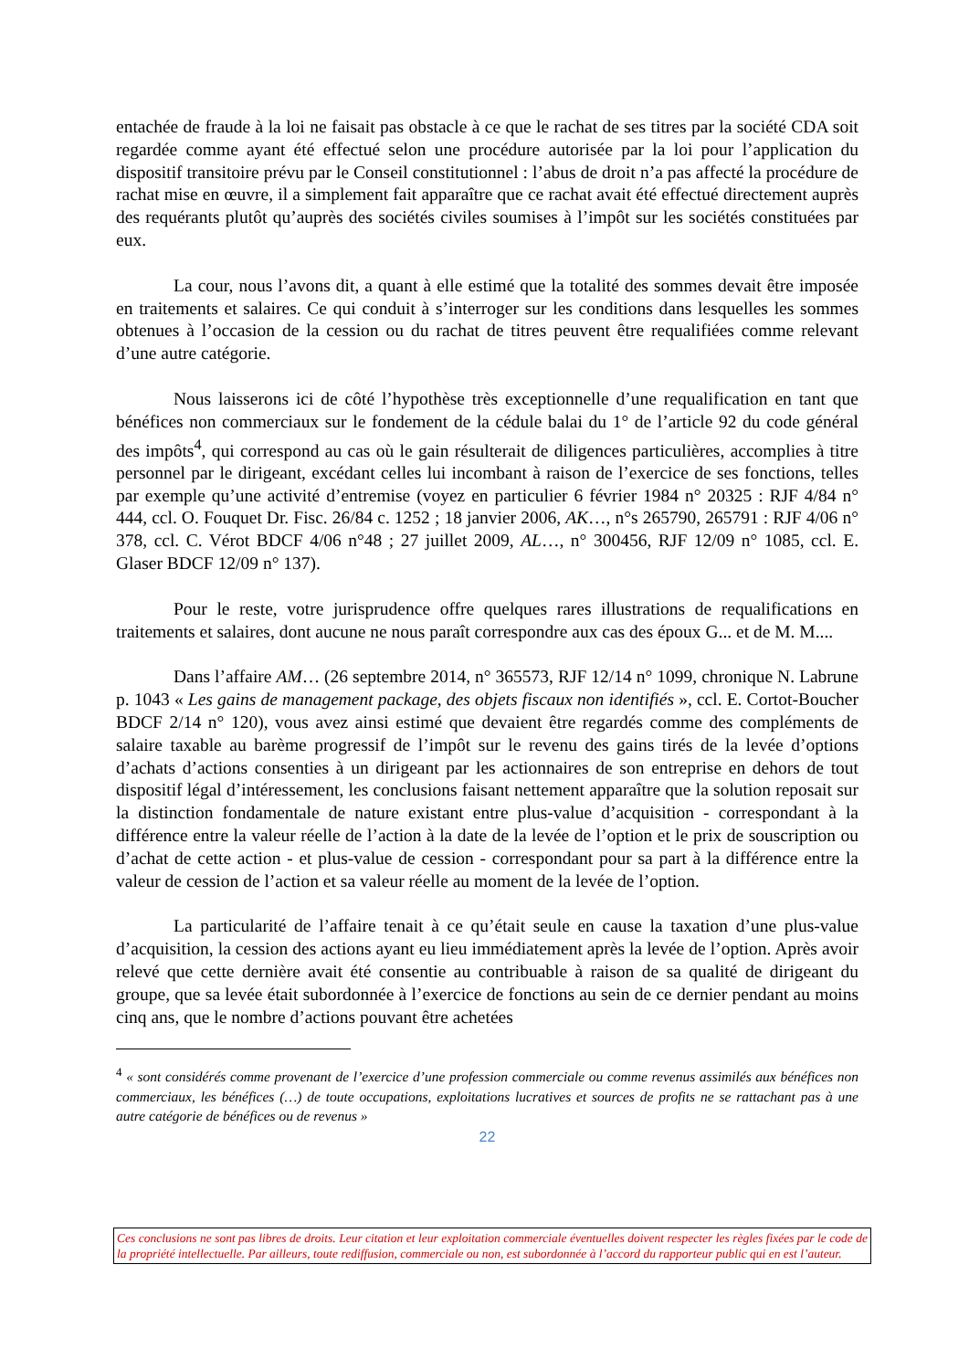entachée de fraude à la loi ne faisait pas obstacle à ce que le rachat de ses titres par la société CDA soit regardée comme ayant été effectué selon une procédure autorisée par la loi pour l’application du dispositif transitoire prévu par le Conseil constitutionnel : l’abus de droit n’a pas affecté la procédure de rachat mise en œuvre, il a simplement fait apparaître que ce rachat avait été effectué directement auprès des requérants plutôt qu’auprès des sociétés civiles soumises à l’impôt sur les sociétés constituées par eux.
La cour, nous l’avons dit, a quant à elle estimé que la totalité des sommes devait être imposée en traitements et salaires. Ce qui conduit à s’interroger sur les conditions dans lesquelles les sommes obtenues à l’occasion de la cession ou du rachat de titres peuvent être requalifiées comme relevant d’une autre catégorie.
Nous laisserons ici de côté l’hypothèse très exceptionnelle d’une requalification en tant que bénéfices non commerciaux sur le fondement de la cédule balai du 1° de l’article 92 du code général des impôts<sup>4</sup>, qui correspond au cas où le gain résulterait de diligences particulières, accomplies à titre personnel par le dirigeant, excédant celles lui incombant à raison de l’exercice de ses fonctions, telles par exemple qu’une activité d’entremise (voyez en particulier 6 février 1984 n° 20325 : RJF 4/84 n° 444, ccl. O. Fouquet Dr. Fisc. 26/84 c. 1252 ; 18 janvier 2006, AK…, n°s 265790, 265791 : RJF 4/06 n° 378, ccl. C. Vérot BDCF 4/06 n°48 ; 27 juillet 2009, AL…, n° 300456, RJF 12/09 n° 1085, ccl. E. Glaser BDCF 12/09 n° 137).
Pour le reste, votre jurisprudence offre quelques rares illustrations de requalifications en traitements et salaires, dont aucune ne nous paraît correspondre aux cas des époux G... et de M. M....
Dans l’affaire AM… (26 septembre 2014, n° 365573, RJF 12/14 n° 1099, chronique N. Labrune p. 1043 « Les gains de management package, des objets fiscaux non identifiés », ccl. E. Cortot-Boucher BDCF 2/14 n° 120), vous avez ainsi estimé que devaient être regardés comme des compléments de salaire taxable au barème progressif de l’impôt sur le revenu des gains tirés de la levée d’options d’achats d’actions consenties à un dirigeant par les actionnaires de son entreprise en dehors de tout dispositif légal d’intéressement, les conclusions faisant nettement apparaître que la solution reposait sur la distinction fondamentale de nature existant entre plus-value d’acquisition - correspondant à la différence entre la valeur réelle de l’action à la date de la levée de l’option et le prix de souscription ou d’achat de cette action - et plus-value de cession - correspondant pour sa part à la différence entre la valeur de cession de l’action et sa valeur réelle au moment de la levée de l’option.
La particularité de l’affaire tenait à ce qu’était seule en cause la taxation d’une plus-value d’acquisition, la cession des actions ayant eu lieu immédiatement après la levée de l’option. Après avoir relevé que cette dernière avait été consentie au contribuable à raison de sa qualité de dirigeant du groupe, que sa levée était subordonnée à l’exercice de fonctions au sein de ce dernier pendant au moins cinq ans, que le nombre d’actions pouvant être achetées
<sup>4</sup> « sont considérés comme provenant de l’exercice d’une profession commerciale ou comme revenus assimilés aux bénéfices non commerciaux, les bénéfices (…) de toute occupations, exploitations lucratives et sources de profits ne se rattachant pas à une autre catégorie de bénéfices ou de revenus »
22
Ces conclusions ne sont pas libres de droits. Leur citation et leur exploitation commerciale éventuelles doivent respecter les règles fixées par le code de la propriété intellectuelle. Par ailleurs, toute rediffusion, commerciale ou non, est subordonnée à l’accord du rapporteur public qui en est l’auteur.